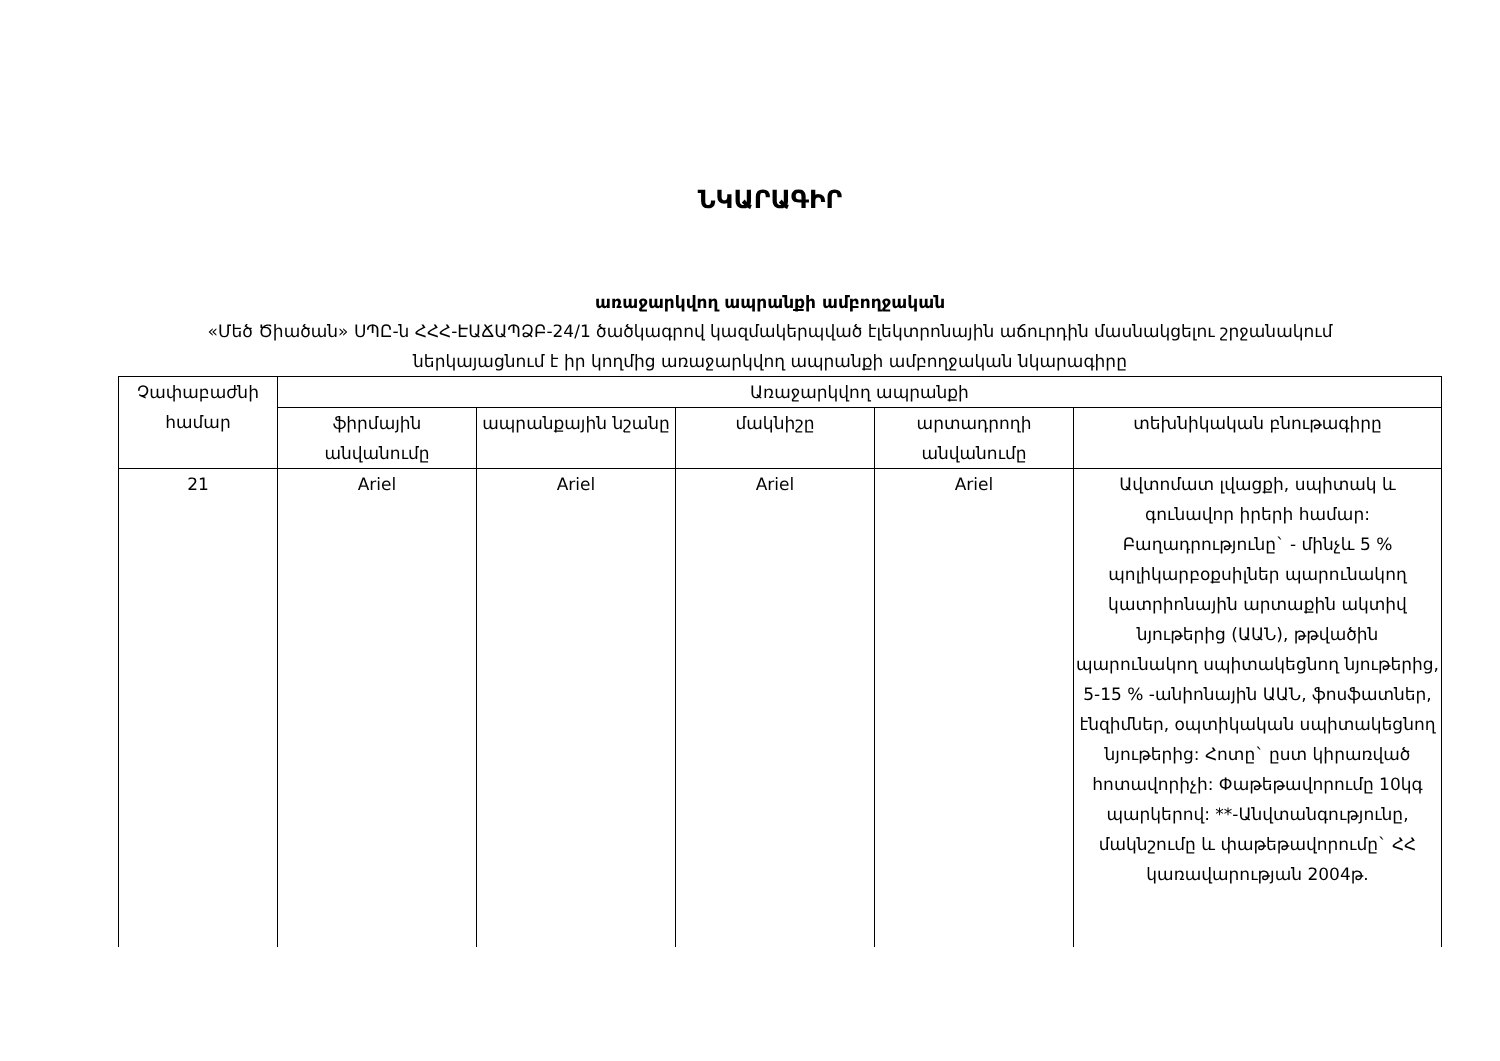ՆԿԱՐԱԳԻՐ
առաջարկվող ապրանքի ամբողջական
«Մեծ Ծիածան» ՍՊԸ-ն ՀՀՀ-ԷԱՃԱՊՁԲ-24/1 ծածկագրով կազմակերպված էլեկտրոնային աճուրդին մասնակցելու շրջանակում
ներկայացնում է իր կողմից առաջարկվող ապրանքի ամբողջական նկարագիրը
| Չափաբաժնի համար | Առաջարկվող ապրանքի | | | | |
| --- | --- | --- | --- | --- | --- |
| | ֆիրմային անվանումը | ապրանքային նշանը | մակնիշը | արտադրողի անվանումը | տեխնիկական բնութագիրը |
| 21 | Ariel | Ariel | Ariel | Ariel | Ավտոմատ լվացքի, սպիտակ և գունավոր իրերի համար: Բաղադրությունը` - մինչև 5 % պոլիկարբօքսիլներ պարունակող կատրիոնային արտաքին ակտիվ նյութերից (ԱԱՆ), թթվածին պարունակող սպիտակեցնող նյութերից, 5-15 % -անիոնային ԱԱՆ, ֆոսֆատներ, էնզիմներ, օպտիկական սպիտակեցնող նյութերից: Հոտը` ըստ կիրառված հոտավորիչի: Փաթեթավորումը 10կգ պարկերով: **-Անվտանգությունը, մակնշումը և փաթեթավորումը` ՀՀ կառավարության 2004թ. |